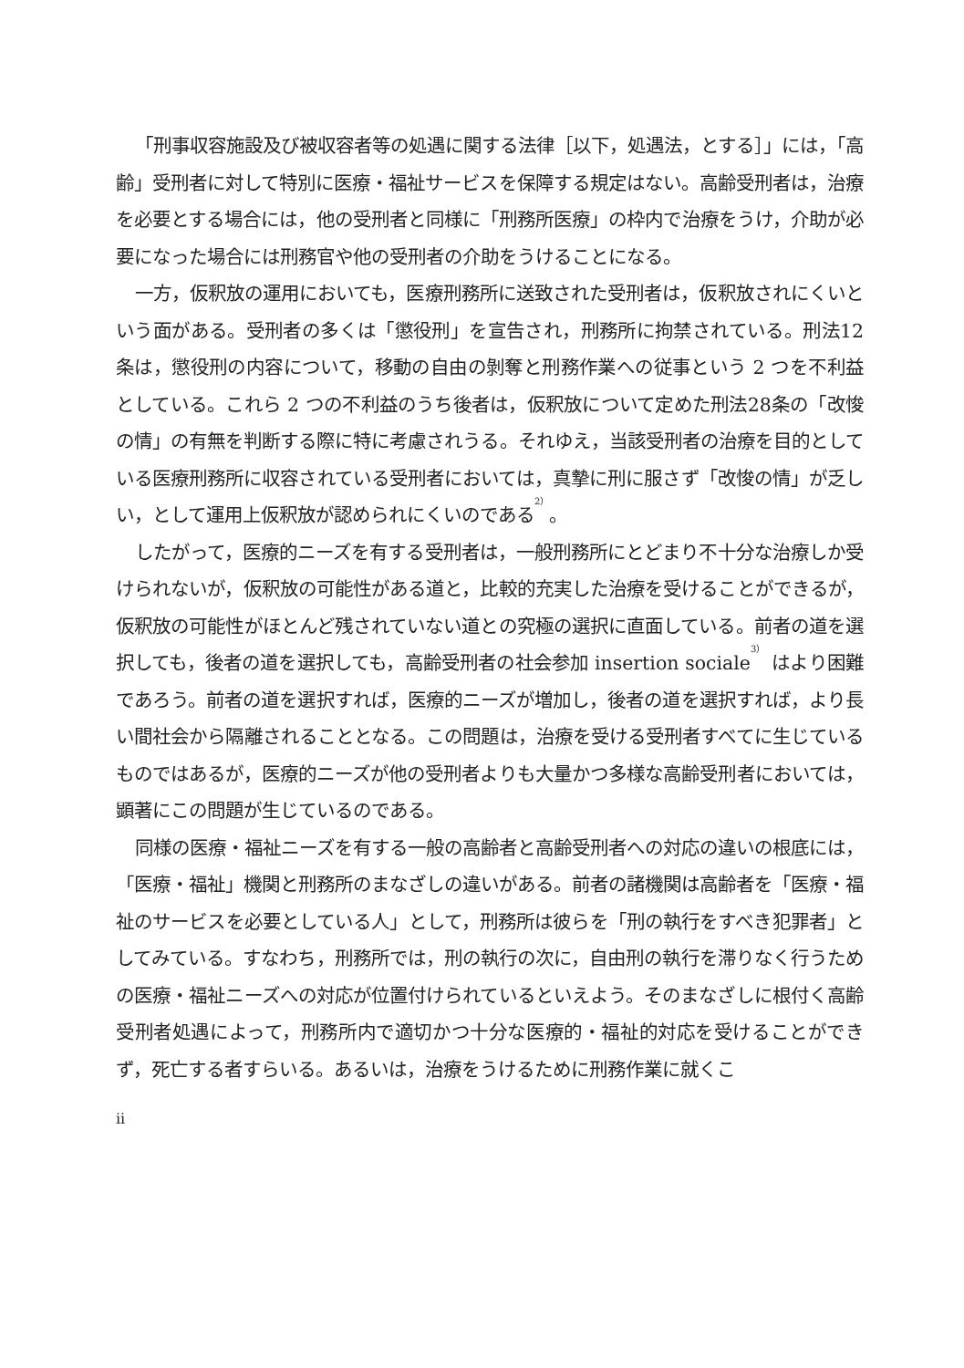「刑事収容施設及び被収容者等の処遇に関する法律［以下，処遇法，とする］」には，「高齢」受刑者に対して特別に医療・福祉サービスを保障する規定はない。高齢受刑者は，治療を必要とする場合には，他の受刑者と同様に「刑務所医療」の枠内で治療をうけ，介助が必要になった場合には刑務官や他の受刑者の介助をうけることになる。
一方，仮釈放の運用においても，医療刑務所に送致された受刑者は，仮釈放されにくいという面がある。受刑者の多くは「懲役刑」を宣告され，刑務所に拘禁されている。刑法12条は，懲役刑の内容について，移動の自由の剝奪と刑務作業への従事という 2 つを不利益としている。これら 2 つの不利益のうち後者は，仮釈放について定めた刑法28条の「改悛の情」の有無を判断する際に特に考慮されうる。それゆえ，当該受刑者の治療を目的としている医療刑務所に収容されている受刑者においては，真摯に刑に服さず「改悛の情」が乏しい，として運用上仮釈放が認められにくいのである<sup>2）</sup>。
したがって，医療的ニーズを有する受刑者は，一般刑務所にとどまり不十分な治療しか受けられないが，仮釈放の可能性がある道と，比較的充実した治療を受けることができるが，仮釈放の可能性がほとんど残されていない道との究極の選択に直面している。前者の道を選択しても，後者の道を選択しても，高齢受刑者の社会参加 insertion sociale<sup>3）</sup> はより困難であろう。前者の道を選択すれば，医療的ニーズが増加し，後者の道を選択すれば，より長い間社会から隔離されることとなる。この問題は，治療を受ける受刑者すべてに生じているものではあるが，医療的ニーズが他の受刑者よりも大量かつ多様な高齢受刑者においては，顕著にこの問題が生じているのである。
同様の医療・福祉ニーズを有する一般の高齢者と高齢受刑者への対応の違いの根底には，「医療・福祉」機関と刑務所のまなざしの違いがある。前者の諸機関は高齢者を「医療・福祉のサービスを必要としている人」として，刑務所は彼らを「刑の執行をすべき犯罪者」としてみている。すなわち，刑務所では，刑の執行の次に，自由刑の執行を滞りなく行うための医療・福祉ニーズへの対応が位置付けられているといえよう。そのまなざしに根付く高齢受刑者処遇によって，刑務所内で適切かつ十分な医療的・福祉的対応を受けることができず，死亡する者すらいる。あるいは，治療をうけるために刑務作業に就くこ
ii